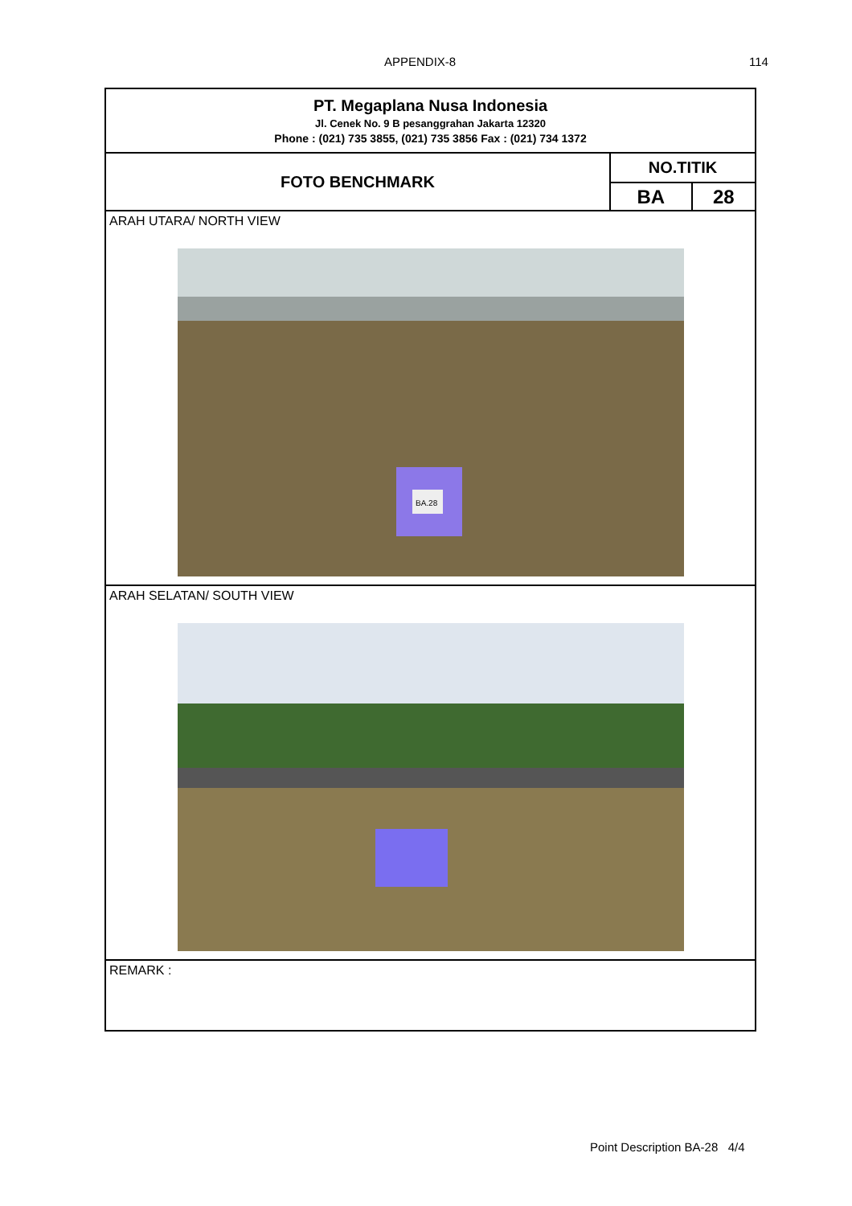APPENDIX-8 114
| PT. Megaplana Nusa Indonesia Jl. Cenek No. 9 B pesanggrahan Jakarta 12320 Phone : (021) 735 3855, (021) 735 3856 Fax : (021) 734 1372 | | |
| FOTO BENCHMARK | NO.TITIK | |
| | BA | 28 |
| ARAH UTARA/ NORTH VIEW BA.28 | | |
| ARAH SELATAN/ SOUTH VIEW | | |
| REMARK : | | |
Point Description BA-28 4/4